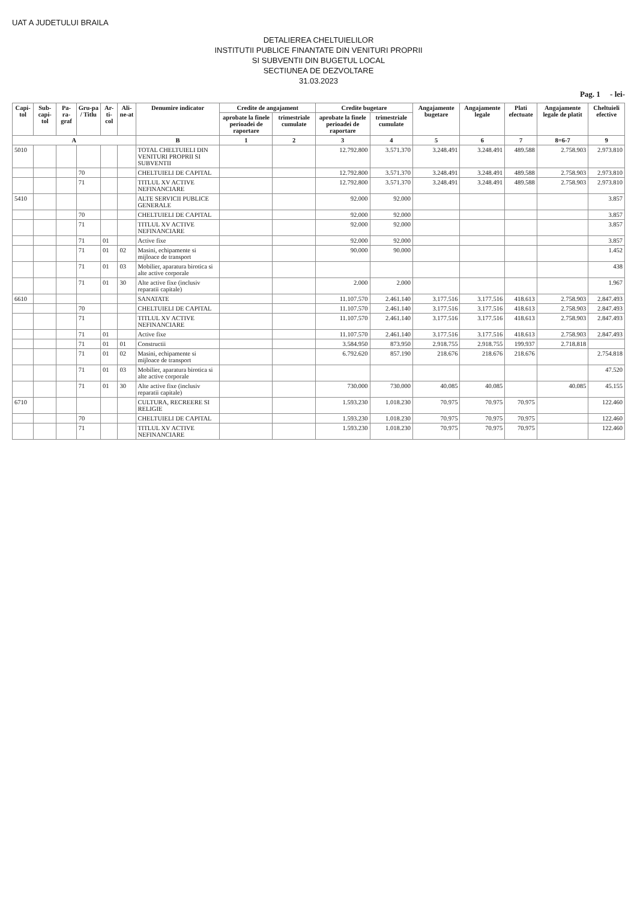UAT A JUDETULUI BRAILA
DETALIEREA CHELTUIELILOR
INSTITUTII PUBLICE FINANTATE DIN VENITURI PROPRII
SI SUBVENTII DIN BUGETUL LOCAL
SECTIUNEA DE DEZVOLTARE
31.03.2023
Pag. 1 - lei-
| Capi-tol | Sub-capi-tol | Pa-ra-graf | Gru-pa / Titlu | Ar-ti-col | Ali-ne-at | Denumire indicator | Credite de angajament | | Credite bugetare | | Angajamente bugetare | Angajamente legale | Plati efectuate | Angajamente legale de platit | Cheltuieli efective |
| --- | --- | --- | --- | --- | --- | --- | --- | --- | --- | --- | --- | --- | --- | --- | --- |
| | | | | | | | aprobate la finele perioadei de raportare | trimestriale cumulate | aprobate la finele perioadei de raportare | trimestriale cumulate | | | | | |
| A | | | | | | B | 1 | 2 | 3 | 4 | 5 | 6 | 7 | 8=6-7 | 9 |
| 5010 | | | | | | TOTAL CHELTUIELI DIN VENITURI PROPRII SI SUBVENTII | | | 12.792.800 | 3.571.370 | 3.248.491 | 3.248.491 | 489.588 | 2.758.903 | 2.973.810 |
| | | | 70 | | | CHELTUIELI DE CAPITAL | | | 12.792.800 | 3.571.370 | 3.248.491 | 3.248.491 | 489.588 | 2.758.903 | 2.973.810 |
| | | | 71 | | | TITLUL XV ACTIVE NEFINANCIARE | | | 12.792.800 | 3.571.370 | 3.248.491 | 3.248.491 | 489.588 | 2.758.903 | 2.973.810 |
| 5410 | | | | | | ALTE SERVICII PUBLICE GENERALE | | | 92.000 | 92.000 | | | | | 3.857 |
| | | | 70 | | | CHELTUIELI DE CAPITAL | | | 92.000 | 92.000 | | | | | 3.857 |
| | | | 71 | | | TITLUL XV ACTIVE NEFINANCIARE | | | 92.000 | 92.000 | | | | | 3.857 |
| | | | 71 | 01 | | Active fixe | | | 92.000 | 92.000 | | | | | 3.857 |
| | | | 71 | 01 | 02 | Masini, echipamente si mijloace de transport | | | 90.000 | 90.000 | | | | | 1.452 |
| | | | 71 | 01 | 03 | Mobilier, aparatura birotica si alte active corporale | | | | | | | | | 438 |
| | | | 71 | 01 | 30 | Alte active fixe (inclusiv reparatii capitale) | | | 2.000 | 2.000 | | | | | 1.967 |
| 6610 | | | | | | SANATATE | | | 11.107.570 | 2.461.140 | 3.177.516 | 3.177.516 | 418.613 | 2.758.903 | 2.847.493 |
| | | | 70 | | | CHELTUIELI DE CAPITAL | | | 11.107.570 | 2.461.140 | 3.177.516 | 3.177.516 | 418.613 | 2.758.903 | 2.847.493 |
| | | | 71 | | | TITLUL XV ACTIVE NEFINANCIARE | | | 11.107.570 | 2.461.140 | 3.177.516 | 3.177.516 | 418.613 | 2.758.903 | 2.847.493 |
| | | | 71 | 01 | | Active fixe | | | 11.107.570 | 2.461.140 | 3.177.516 | 3.177.516 | 418.613 | 2.758.903 | 2.847.493 |
| | | | 71 | 01 | 01 | Constructii | | | 3.584.950 | 873.950 | 2.918.755 | 2.918.755 | 199.937 | 2.718.818 | |
| | | | 71 | 01 | 02 | Masini, echipamente si mijloace de transport | | | 6.792.620 | 857.190 | 218.676 | 218.676 | 218.676 | | 2.754.818 |
| | | | 71 | 01 | 03 | Mobilier, aparatura birotica si alte active corporale | | | | | | | | | 47.520 |
| | | | 71 | 01 | 30 | Alte active fixe (inclusiv reparatii capitale) | | | 730.000 | 730.000 | 40.085 | 40.085 | | 40.085 | 45.155 |
| 6710 | | | | | | CULTURA, RECREERE SI RELIGIE | | | 1.593.230 | 1.018.230 | 70.975 | 70.975 | 70.975 | | 122.460 |
| | | | 70 | | | CHELTUIELI DE CAPITAL | | | 1.593.230 | 1.018.230 | 70.975 | 70.975 | 70.975 | | 122.460 |
| | | | 71 | | | TITLUL XV ACTIVE NEFINANCIARE | | | 1.593.230 | 1.018.230 | 70.975 | 70.975 | 70.975 | | 122.460 |